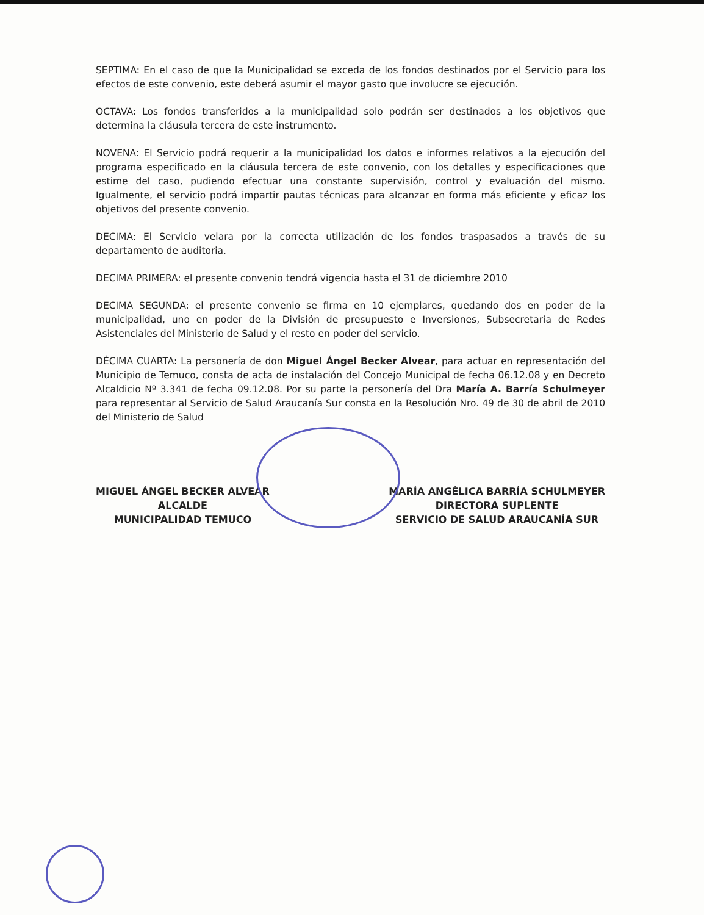SEPTIMA: En el caso de que la Municipalidad se exceda de los fondos destinados por el Servicio para los efectos de este convenio, este deberá asumir el mayor gasto que involucre se ejecución.
OCTAVA: Los fondos transferidos a la municipalidad solo podrán ser destinados a los objetivos que determina la cláusula tercera de este instrumento.
NOVENA: El Servicio podrá requerir a la municipalidad los datos e informes relativos a la ejecución del programa especificado en la cláusula tercera de este convenio, con los detalles y especificaciones que estime del caso, pudiendo efectuar una constante supervisión, control y evaluación del mismo. Igualmente, el servicio podrá impartir pautas técnicas para alcanzar en forma más eficiente y eficaz los objetivos del presente convenio.
DECIMA: El Servicio velara por la correcta utilización de los fondos traspasados a través de su departamento de auditoria.
DECIMA PRIMERA: el presente convenio tendrá vigencia hasta el 31 de diciembre 2010
DECIMA SEGUNDA: el presente convenio se firma en 10 ejemplares, quedando dos en poder de la municipalidad, uno en poder de la División de presupuesto e Inversiones, Subsecretaria de Redes Asistenciales del Ministerio de Salud y el resto en poder del servicio.
DÉCIMA CUARTA: La personería de don Miguel Ángel Becker Alvear, para actuar en representación del Municipio de Temuco, consta de acta de instalación del Concejo Municipal de fecha 06.12.08 y en Decreto Alcaldicio Nº 3.341 de fecha 09.12.08. Por su parte la personería del Dra María A. Barría Schulmeyer para representar al Servicio de Salud Araucanía Sur consta en la Resolución Nro. 49 de 30 de abril de 2010 del Ministerio de Salud
MIGUEL ÁNGEL BECKER ALVEAR
ALCALDE
MUNICIPALIDAD TEMUCO
MARÍA ANGÉLICA BARRÍA SCHULMEYER
DIRECTORA SUPLENTE
SERVICIO DE SALUD ARAUCANÍA SUR